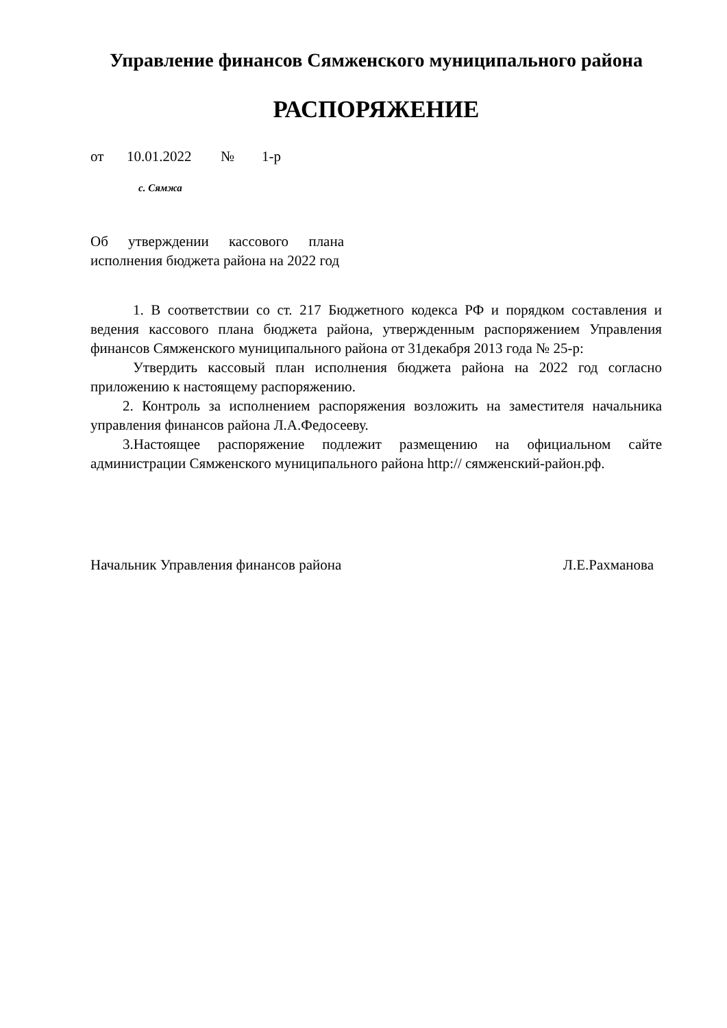Управление финансов Сямженского муниципального района
РАСПОРЯЖЕНИЕ
от 10.01.2022 № 1-р
с. Сямжа
Об утверждении кассового плана исполнения бюджета района на 2022 год
1. В соответствии со ст. 217 Бюджетного кодекса РФ и порядком составления и ведения кассового плана бюджета района, утвержденным распоряжением Управления финансов Сямженского муниципального района от 31декабря 2013 года № 25-р:
Утвердить кассовый план исполнения бюджета района на 2022 год согласно приложению к настоящему распоряжению.
2. Контроль за исполнением распоряжения возложить на заместителя начальника управления финансов района Л.А.Федосееву.
3.Настоящее распоряжение подлежит размещению на официальном сайте администрации Сямженского муниципального района http:// сямженский-район.рф.
Начальник Управления финансов района Л.Е.Рахманова